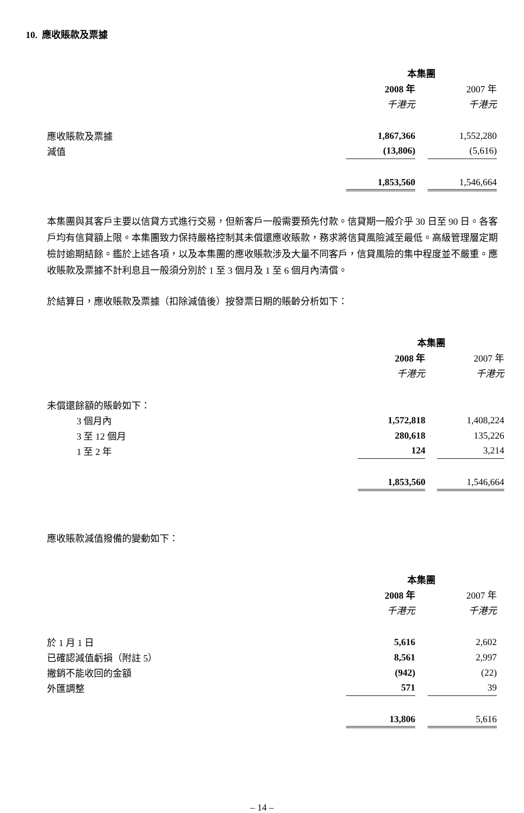10. 應收賬款及票據
| | 本集團 | | | |
| | 2008 年 | | 2007 年 | |
| | 千港元 | | 千港元 | |
| 應收賬款及票據 | 1,867,366 | | 1,552,280 | |
| 減值 | (13,806) | | (5,616) | |
| | 1,853,560 | | 1,546,664 | |
本集團與其客戶主要以信貸方式進行交易，但新客戶一般需要預先付款。信貸期一般介乎 30 日至 90 日。各客戶均有信貸額上限。本集團致力保持嚴格控制其未償還應收賬款，務求將信貸風險減至最低。高級管理層定期檢討逾期結餘。鑑於上述各項，以及本集團的應收賬款涉及大量不同客戶，信貸風險的集中程度並不嚴重。應收賬款及票據不計利息且一般須分別於 1 至 3 個月及 1 至 6 個月內清償。
於結算日，應收賬款及票據（扣除減值後）按發票日期的賬齡分析如下：
| | 本集團 | | | |
| | 2008 年 | | 2007 年 | |
| | 千港元 | | 千港元 | |
| 未償還餘額的賬齡如下： | | | | |
| 3 個月內 | 1,572,818 | | 1,408,224 | |
| 3 至 12 個月 | 280,618 | | 135,226 | |
| 1 至 2 年 | 124 | | 3,214 | |
| | 1,853,560 | | 1,546,664 | |
應收賬款減值撥備的變動如下：
| | 本集團 | | | |
| | 2008 年 | | 2007 年 | |
| | 千港元 | | 千港元 | |
| 於 1 月 1 日 | 5,616 | | 2,602 | |
| 已確認減值虧損（附註 5） | 8,561 | | 2,997 | |
| 撇銷不能收回的金額 | (942) | | (22) | |
| 外匯調整 | 571 | | 39 | |
| | 13,806 | | 5,616 | |
– 14 –